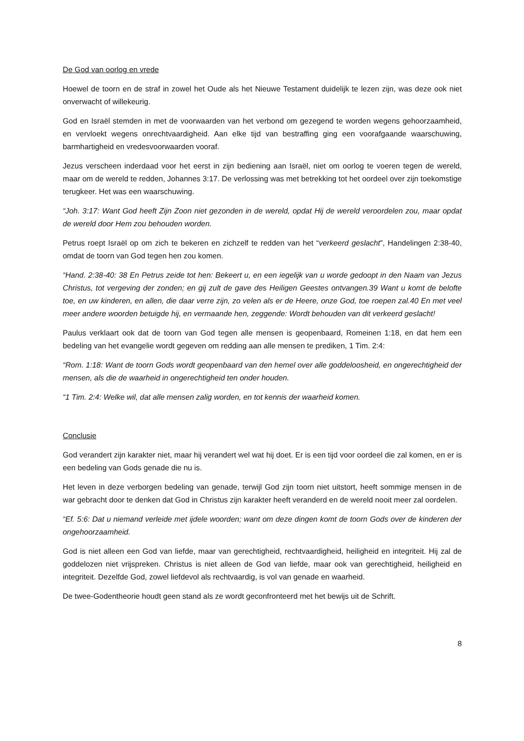De God van oorlog en vrede
Hoewel de toorn en de straf in zowel het Oude als het Nieuwe Testament duidelijk te lezen zijn, was deze ook niet onverwacht of willekeurig.
God en Israël stemden in met de voorwaarden van het verbond om gezegend te worden wegens gehoorzaamheid, en vervloekt wegens onrechtvaardigheid. Aan elke tijd van bestraffing ging een voorafgaande waarschuwing, barmhartigheid en vredesvoorwaarden vooraf.
Jezus verscheen inderdaad voor het eerst in zijn bediening aan Israël, niet om oorlog te voeren tegen de wereld, maar om de wereld te redden, Johannes 3:17. De verlossing was met betrekking tot het oordeel over zijn toekomstige terugkeer. Het was een waarschuwing.
“Joh. 3:17: Want God heeft Zijn Zoon niet gezonden in de wereld, opdat Hij de wereld veroordelen zou, maar opdat de wereld door Hem zou behouden worden.
Petrus roept Israël op om zich te bekeren en zichzelf te redden van het “verkeerd geslacht”, Handelingen 2:38-40, omdat de toorn van God tegen hen zou komen.
“Hand. 2:38-40: 38 En Petrus zeide tot hen: Bekeert u, en een iegelijk van u worde gedoopt in den Naam van Jezus Christus, tot vergeving der zonden; en gij zult de gave des Heiligen Geestes ontvangen.39 Want u komt de belofte toe, en uw kinderen, en allen, die daar verre zijn, zo velen als er de Heere, onze God, toe roepen zal.40 En met veel meer andere woorden betuigde hij, en vermaande hen, zeggende: Wordt behouden van dit verkeerd geslacht!
Paulus verklaart ook dat de toorn van God tegen alle mensen is geopenbaard, Romeinen 1:18, en dat hem een bedeling van het evangelie wordt gegeven om redding aan alle mensen te prediken, 1 Tim. 2:4:
“Rom. 1:18: Want de toorn Gods wordt geopenbaard van den hemel over alle goddeloosheid, en ongerechtigheid der mensen, als die de waarheid in ongerechtigheid ten onder houden.
“1 Tim. 2:4: Welke wil, dat alle mensen zalig worden, en tot kennis der waarheid komen.
Conclusie
God verandert zijn karakter niet, maar hij verandert wel wat hij doet. Er is een tijd voor oordeel die zal komen, en er is een bedeling van Gods genade die nu is.
Het leven in deze verborgen bedeling van genade, terwijl God zijn toorn niet uitstort, heeft sommige mensen in de war gebracht door te denken dat God in Christus zijn karakter heeft veranderd en de wereld nooit meer zal oordelen.
“Ef. 5:6: Dat u niemand verleide met ijdele woorden; want om deze dingen komt de toorn Gods over de kinderen der ongehoorzaamheid.
God is niet alleen een God van liefde, maar van gerechtigheid, rechtvaardigheid, heiligheid en integriteit. Hij zal de goddelozen niet vrijspreken. Christus is niet alleen de God van liefde, maar ook van gerechtigheid, heiligheid en integriteit. Dezelfde God, zowel liefdevol als rechtvaardig, is vol van genade en waarheid.
De twee-Godentheorie houdt geen stand als ze wordt geconfronteerd met het bewijs uit de Schrift.
8